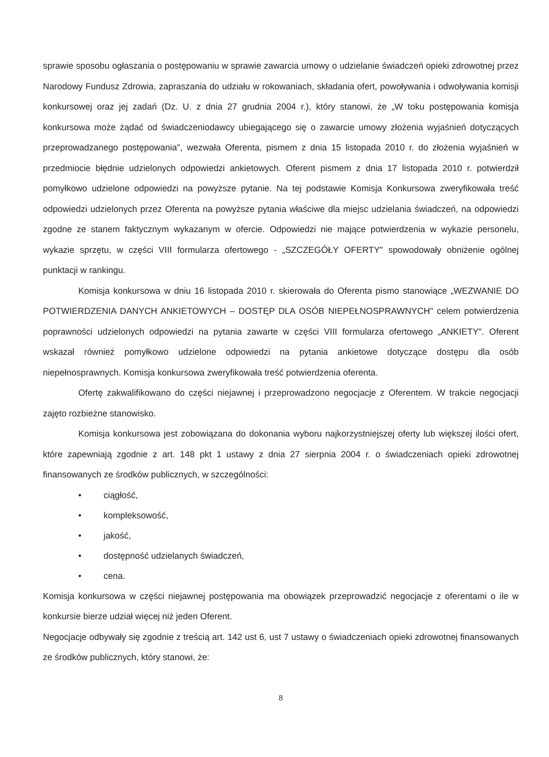sprawie sposobu ogłaszania o postępowaniu w sprawie zawarcia umowy o udzielanie świadczeń opieki zdrowotnej przez Narodowy Fundusz Zdrowia, zapraszania do udziału w rokowaniach, składania ofert, powoływania i odwoływania komisji konkursowej oraz jej zadań (Dz. U. z dnia 27 grudnia 2004 r.), który stanowi, że „W toku postępowania komisja konkursowa może żądać od świadczeniodawcy ubiegającego się o zawarcie umowy złożenia wyjaśnień dotyczących przeprowadzanego postępowania", wezwała Oferenta, pismem z dnia 15 listopada 2010 r. do złożenia wyjaśnień w przedmiocie błędnie udzielonych odpowiedzi ankietowych. Oferent pismem z dnia 17 listopada 2010 r. potwierdził pomyłkowo udzielone odpowiedzi na powyższe pytanie. Na tej podstawie Komisja Konkursowa zweryfikowała treść odpowiedzi udzielonych przez Oferenta na powyższe pytania właściwe dla miejsc udzielania świadczeń, na odpowiedzi zgodne ze stanem faktycznym wykazanym w ofercie. Odpowiedzi nie mające potwierdzenia w wykazie personelu, wykazie sprzętu, w części VIII formularza ofertowego - „SZCZEGÓŁY OFERTY" spowodowały obniżenie ogólnej punktacji w rankingu.
Komisja konkursowa w dniu 16 listopada 2010 r. skierowała do Oferenta pismo stanowiące „WEZWANIE DO POTWIERDZENIA DANYCH ANKIETOWYCH – DOSTĘP DLA OSÓB NIEPEŁNOSPRAWNYCH" celem potwierdzenia poprawności udzielonych odpowiedzi na pytania zawarte w części VIII formularza ofertowego „ANKIETY". Oferent wskazał również pomyłkowo udzielone odpowiedzi na pytania ankietowe dotyczące dostępu dla osób niepełnosprawnych. Komisja konkursowa zweryfikowała treść potwierdzenia oferenta.
Ofertę zakwalifikowano do części niejawnej i przeprowadzono negocjacje z Oferentem. W trakcie negocjacji zajęto rozbieżne stanowisko.
Komisja konkursowa jest zobowiązana do dokonania wyboru najkorzystniejszej oferty lub większej ilości ofert, które zapewniają zgodnie z art. 148 pkt 1 ustawy z dnia 27 sierpnia 2004 r. o świadczeniach opieki zdrowotnej finansowanych ze środków publicznych, w szczególności:
• ciągłość,
• kompleksowość,
• jakość,
• dostępność udzielanych świadczeń,
• cena.
Komisja konkursowa w części niejawnej postępowania ma obowiązek przeprowadzić negocjacje z oferentami o ile w konkursie bierze udział więcej niż jeden Oferent.
Negocjacje odbywały się zgodnie z treścią art. 142 ust 6, ust 7 ustawy o świadczeniach opieki zdrowotnej finansowanych ze środków publicznych, który stanowi, że:
8